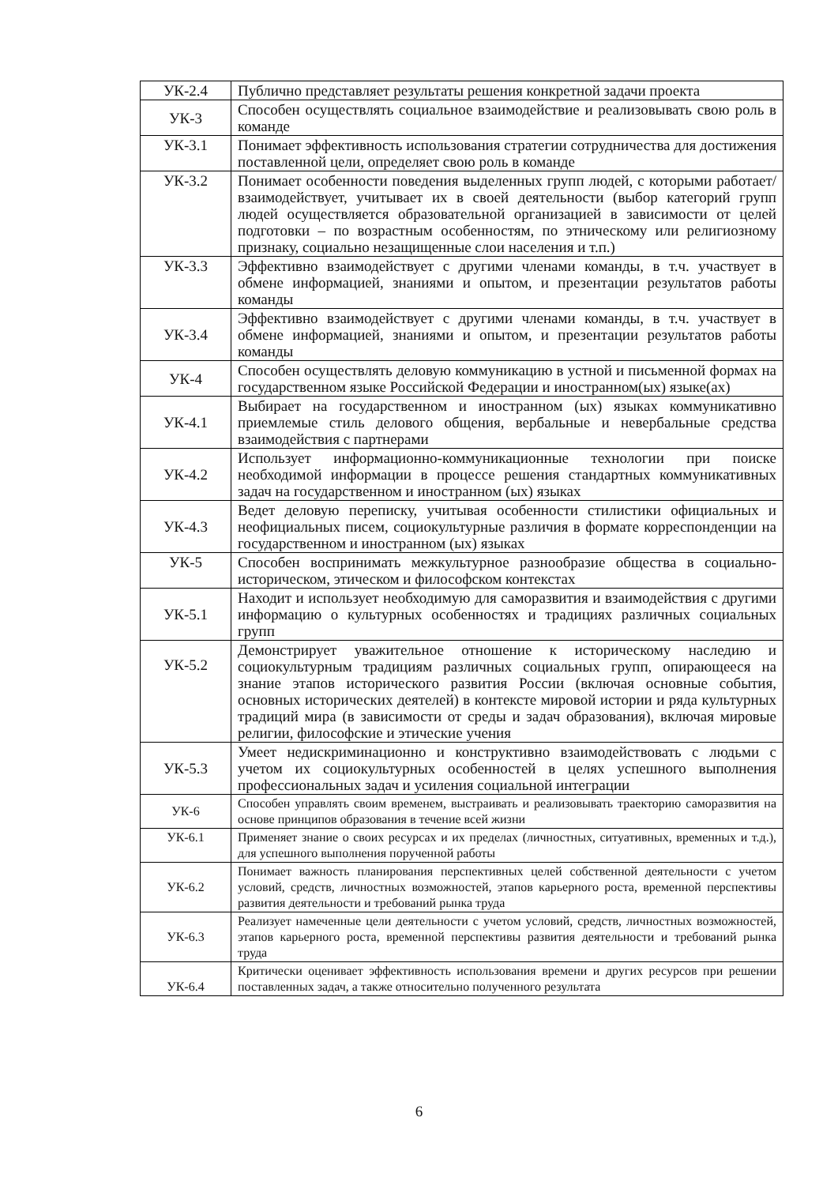| УК-2.4 | Публично представляет результаты решения конкретной задачи проекта |
| УК-3 | Способен осуществлять социальное взаимодействие и реализовывать свою роль в команде |
| УК-3.1 | Понимает эффективность использования стратегии сотрудничества для достижения поставленной цели, определяет свою роль в команде |
| УК-3.2 | Понимает особенности поведения выделенных групп людей, с которыми работает/взаимодействует, учитывает их в своей деятельности (выбор категорий групп людей осуществляется образовательной организацией в зависимости от целей подготовки – по возрастным особенностям, по этническому или религиозному признаку, социально незащищенные слои населения и т.п.) |
| УК-3.3 | Эффективно взаимодействует с другими членами команды, в т.ч. участвует в обмене информацией, знаниями и опытом, и презентации результатов работы команды |
| УК-3.4 | Эффективно взаимодействует с другими членами команды, в т.ч. участвует в обмене информацией, знаниями и опытом, и презентации результатов работы команды |
| УК-4 | Способен осуществлять деловую коммуникацию в устной и письменной формах на государственном языке Российской Федерации и иностранном(ых) языке(ах) |
| УК-4.1 | Выбирает на государственном и иностранном (ых) языках коммуникативно приемлемые стиль делового общения, вербальные и невербальные средства взаимодействия с партнерами |
| УК-4.2 | Использует информационно-коммуникационные технологии при поиске необходимой информации в процессе решения стандартных коммуникативных задач на государственном и иностранном (ых) языках |
| УК-4.3 | Ведет деловую переписку, учитывая особенности стилистики официальных и неофициальных писем, социокультурные различия в формате корреспонденции на государственном и иностранном (ых) языках |
| УК-5 | Способен воспринимать межкультурное разнообразие общества в социально-историческом, этическом и философском контекстах |
| УК-5.1 | Находит и использует необходимую для саморазвития и взаимодействия с другими информацию о культурных особенностях и традициях различных социальных групп |
| УК-5.2 | Демонстрирует уважительное отношение к историческому наследию и социокультурным традициям различных социальных групп, опирающееся на знание этапов исторического развития России (включая основные события, основных исторических деятелей) в контексте мировой истории и ряда культурных традиций мира (в зависимости от среды и задач образования), включая мировые религии, философские и этические учения |
| УК-5.3 | Умеет недискриминационно и конструктивно взаимодействовать с людьми с учетом их социокультурных особенностей в целях успешного выполнения профессиональных задач и усиления социальной интеграции |
| УК-6 | Способен управлять своим временем, выстраивать и реализовывать траекторию саморазвития на основе принципов образования в течение всей жизни |
| УК-6.1 | Применяет знание о своих ресурсах и их пределах (личностных, ситуативных, временных и т.д.), для успешного выполнения порученной работы |
| УК-6.2 | Понимает важность планирования перспективных целей собственной деятельности с учетом условий, средств, личностных возможностей, этапов карьерного роста, временной перспективы развития деятельности и требований рынка труда |
| УК-6.3 | Реализует намеченные цели деятельности с учетом условий, средств, личностных возможностей, этапов карьерного роста, временной перспективы развития деятельности и требований рынка труда |
| УК-6.4 | Критически оценивает эффективность использования времени и других ресурсов при решении поставленных задач, а также относительно полученного результата |
6